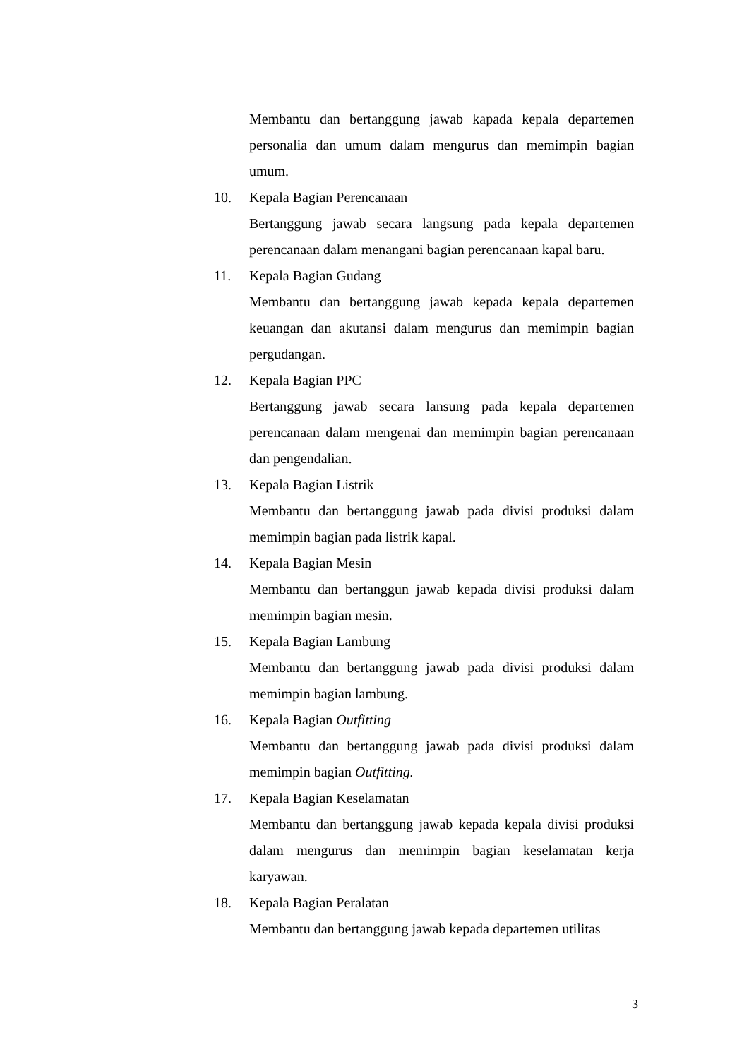Membantu dan bertanggung jawab kapada kepala departemen personalia dan umum dalam mengurus dan memimpin bagian umum.
10. Kepala Bagian Perencanaan
Bertanggung jawab secara langsung pada kepala departemen perencanaan dalam menangani bagian perencanaan kapal baru.
11. Kepala Bagian Gudang
Membantu dan bertanggung jawab kepada kepala departemen keuangan dan akutansi dalam mengurus dan memimpin bagian pergudangan.
12. Kepala Bagian PPC
Bertanggung jawab secara lansung pada kepala departemen perencanaan dalam mengenai dan memimpin bagian perencanaan dan pengendalian.
13. Kepala Bagian Listrik
Membantu dan bertanggung jawab pada divisi produksi dalam memimpin bagian pada listrik kapal.
14. Kepala Bagian Mesin
Membantu dan bertanggun jawab kepada divisi produksi dalam memimpin bagian mesin.
15. Kepala Bagian Lambung
Membantu dan bertanggung jawab pada divisi produksi dalam memimpin bagian lambung.
16. Kepala Bagian Outfitting
Membantu dan bertanggung jawab pada divisi produksi dalam memimpin bagian Outfitting.
17. Kepala Bagian Keselamatan
Membantu dan bertanggung jawab kepada kepala divisi produksi dalam mengurus dan memimpin bagian keselamatan kerja karyawan.
18. Kepala Bagian Peralatan
Membantu dan bertanggung jawab kepada departemen utilitas
3